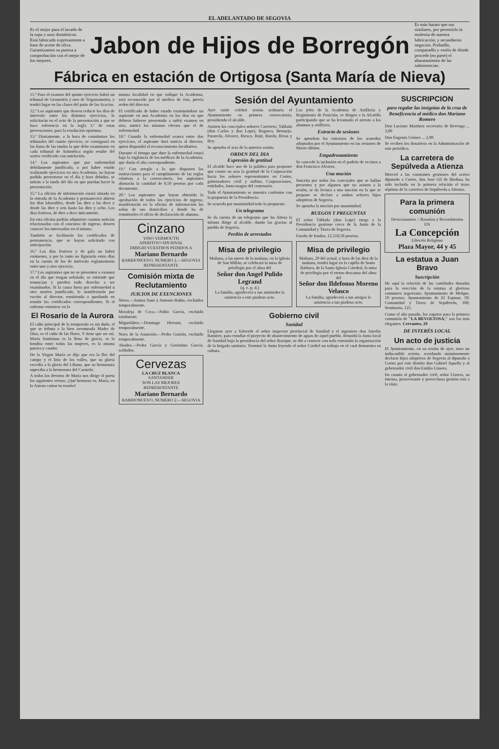EL ADELANTADO DE SEGOVIA
Es el mejor para el lavado de la ropa y usos domésticos. Está fabricado expresamente a base de aceite de oliva. Garantizamos su pureza a comprobación con el mejor de los mejores.
Jabon de Hijos de Borregón
Es más barato que sus similares, por permitirlo la molestia de nuestra fabricación, y secundarios negocios. Probadlo, comparadlo y veréis de dónde procede (en parte) el abaratamiento de las subsistencias.
Fábrica en estación de Ortigosa (Santa María de Nieva)
11.ª Para el examen del quinto ejercicio habrá un tribunal de Geometría y otro de Trigonometría, y tendrá lugar en las clases del patio de las Acacias.
12.ª Los aspirantes que deseen reducir los días de intervalo entre los distintos ejercicios, lo solicitarán en el acto de la presentación a que se hace referencia en la regla 3.ª de estas prevenciones, para la resolución oportuna.
13.ª Diariamente, a la hora de constituirse los tribunales del cuarto ejercicio, se consignará en las listas de las tandas la que debe examinarse en cada tribunal de Aritmética según resulte del sorteo verificado con antelación.
14.ª Los aspirantes que por enfermedad debidamente justificada, o por haber estado realizando ejercicios en otra Academia, no hayan podido presentarse en el día y hora debidos, se unirán a la tanda del día en que puedan hacer la presentación.
15.ª La oficina de información estará situada en la entrada de la Academia y permanecerá abierta los días laborables, desde las diez a las doce y desde las diez y seis hasta las diez y ocho. Los días festivos, de diez a doce únicamente.
En esta oficina podrán adquirirse cuantas noticias relacionadas con el concurso de ingreso, deseen conocer los interesados en el mismo.
También se facilitarán los certificados de permanencia, que se hayan solicitado con anticipación.
16.ª Los días festivos y de gala no habrá exámenes, y por lo tanto no figurarán estos días en la cuenta de los de intérvalo reglamentario entre uno y otro ejercicio.
17.ª Los aspirantes que no se presenten a examen en el día que tengan señalado, se entiende que renuncian y pierden todo derecho a ser examinados. Si la causa fuera por enfermedad u otro motivo justificado, lo manifestarán por escrito al director, remitiendo o quedando en remitir los certificados correspondientes. Si el enfermo estuviese en la
El Rosario de la Aurora
El culto principal de la temporada es sin duda, el que se tributa a la bien aventurada Madre de Dios, es el culto de las flores. Y tiene que ser así. María Santísima es la llena de gracia, es la bendita entre todas las mujeres, es la misma pureza y candor.
De la Virgen María se dijo que era la flor del campo y el lirio de los valles, que su gloria excedía a la gloria del Líbano, que su hermosura superaba a la hermosura del Carmelo.
A todos los devotos de María nos dirige el poeta los siguientes versos: ¡Qué hermoso es, María, en la Aurora cantar tu rosario!
misma localidad en que radique la Academia, será reconocido por el médico de ésta, previa orden del director.
El certificado de haber estado examinándose un aspirante en una Academia en los días en que debiera haberse presentado a sufrir examen en otra, surtirá los mismos efectos que el de enfermedad.
18.ª Cuando la enfermedad ocurra entre dos ejercicios, el aspirante dará noticia al director, quien dispondrá el reconocimiento facultativo.
Durante el tiempo que dure la enfermedad estará bajo la vigilancia de los médicos de la Academia, que darán el alta correspondiente.
19.ª Con arreglo a lo que disponen las instrucciones para el cumplimiento de las reglas relativas a la convocatoria, los aspirantes abonarán la cantidad de 0,50 pesetas por cada documento.
20.ª Los aspirantes que hayan obtenido la aprobación de todos los ejercicios de ingreso, manifestarán en la oficina de información las señas de sus domicilios a donde ha de remitírseles el oficio de declaración de alumno.
Cinzano
VINO VERMOUTH
APERITIVO SIN RIVAL
DIRIGID VUESTROS PEDIDOS A
Mariano Bernardo
BARRIONUEVO, NUMERO 2.—SEGOVIA
REPRESENTANTE
Comisión mixta de Reclutamiento
JUICIOS DE EXENCIONES
Nieva.—Santos Sanz y Antonio Rubio, excluidos temporalmente.
Moraleja de Coca.—Pablo García, excluido totalmente.
Migueláñez.—Domingo Herranz, excluido temporalmente.
Nava de la Asunción.—Pedro Garzón, excluido temporalmente.
Abades.—Pedro García y Gerónimo García, soldados.
Cervezas
LA CRUZ BLANCA
SANTANDER
SON LAS MEJORES
REPRESENTANTE
Mariano Bernardo
BARRIONUEVO, NUMERO 2.—SEGOVIA
Sesión del Ayuntamiento
Ayer tarde celebró sesión ordinaria el Ayuntamiento en primera convocatoria, presidiendo el alcalde.
Asisten los concejales señores Carretero, Tablada (don Carlos y don Lope), Reguera, Bermejo, Parareda, Alvarez, Riesco, Ruiz, Rueda, Rivas y Rey.
Se aprueba el acta de la anterior sesión.
ORDEN DEL DIA
Expresión de gratitud
El alcalde hace uso de la palabra para proponer que conste en acta la gratitud de la Corporación hacia los señores representantes en Cortes, gobernadores civil y militar, Corporaciones, entidades, Junta magna del centenario.
Todo el Ayuntamiento se muestra conforme con la propuesta de la Presidencia.
Se acuerda por unanimidad todo lo propuesto.
Un telegrama
Se da cuenta de un telegrama que Su Alteza la infanta dirige al alcalde, dando las gracias al pueblo de Segovia.
Perdón de arrestados
Los jefes de la Academia de Artillería y Regimiento de Posición, se dirigen a la Alcaldía participando que se ha levantado el arresto a los alumnos y artilleros.
Extracto de sesiones
Se aprueban los extractos de los acuerdos adoptados por el Ayuntamiento en las sesiones de Marzo último.
Empadronamiento
Se concede la inclusión en el padrón de vecinos a don Francisco Alvarez.
Una moción
Suscrita por todos los concejales que se hallan presentes y por algunos que no asisten a la sesión, se da lectura a una moción en la que se propone se declare a ambos señores hijos adoptivos de Segovia.
Se aprueba la moción por unanimidad.
RUEGOS Y PREGUNTAS
El señor Tablada (don Lope) ruega a la Presidencia gestione cerca de la Junta de la Comunidad y Tierra de Segovia.
Estado de fondos, 12.518,50 pesetas.
Misa de privilegio
Mañana, a las nueve de la mañana, en la iglesia de San Millán, se celebrará la misa de privilegio por el alma del
Señor don Angel Pulido Legrand
(q. e. p. d.)
La familia, agradecerá a sus amistades la asistencia a este piadoso acto.
Misa de privilegio
Mañana, 29 del actual, y hora de las diez de la mañana, tendrá lugar en la capilla de Santa Bárbara, de la Santa Iglesia Catedral, la misa de privilegio por el eterno descanso del alma del
Señor don Ildefonso Moreno Velasco
La familia, agradecerá a sus amigos la asistencia a tan piadoso acto.
Gobierno civil
Sanidad
Llegaron ayer a Valverde el señor inspector provincial de Sanidad y el ingeniero don Aurelio Ramírez, para estudiar el proyecto de abastecimiento de aguas de aquel pueblo. Reunida la Junta local de Sanidad bajo la presidencia del señor Rosique, se dió a conocer con toda extensión la organización de la brigada sanitaria. Terminó la Junta leyendo el señor Cardiel un trabajo en el cual demuestra su cultura.
SUSCRIPCION
para regalar las insignias de la cruz de Beneficencia al médico don Mariano Romero
Don Luciano Martínez secretario de Revenga ... 3,00
Don Eugenio Gómez ... 2,00
Se reciben los donativos en la Administración de este periódico.
La carretera de Sepúlveda a Atienza
Merced a las constantes gestiones del activo diputado a Cortes, don José Gil de Biedma, ha sido incluido en la primera relación el trozo séptimo de la carretera de Sepúlveda a Atienza.
Para la primera comunión
Devocionarios :: Rosarios y Recordatorios
EN
La Concepción
Librería Religiosa
Plaza Mayor, 44 y 45
La estatua a Juan Bravo
Suscripción
He aquí la relación de las cantidades donadas para la erección de la estatua al glorioso comunero segoviano: Ayuntamiento de Melque, 10 pesetas; Ayuntamiento de El Espinar, 50; Comunidad y Tierra de Sepúlveda, 100; Seminario, 125.
Como el año pasado, los zapatos para la primera comunión de "LA REVOLTOSA," son los más elegantes. Cervantes, 29
DE INTERÉS LOCAL
Un acto de justicia
El Ayuntamiento, en su sesión de ayer, tuvo un indiscutible acierto, acordando unánimemente declarar hijos adoptivos de Segovia al diputado a Cortes por este distrito don Gabriel Squella y al gobernador civil don Emilio Llasera.
En cuanto al gobernador civil, señor Llasera, su intensa, perseverante y provechosa gestión está a la vista.